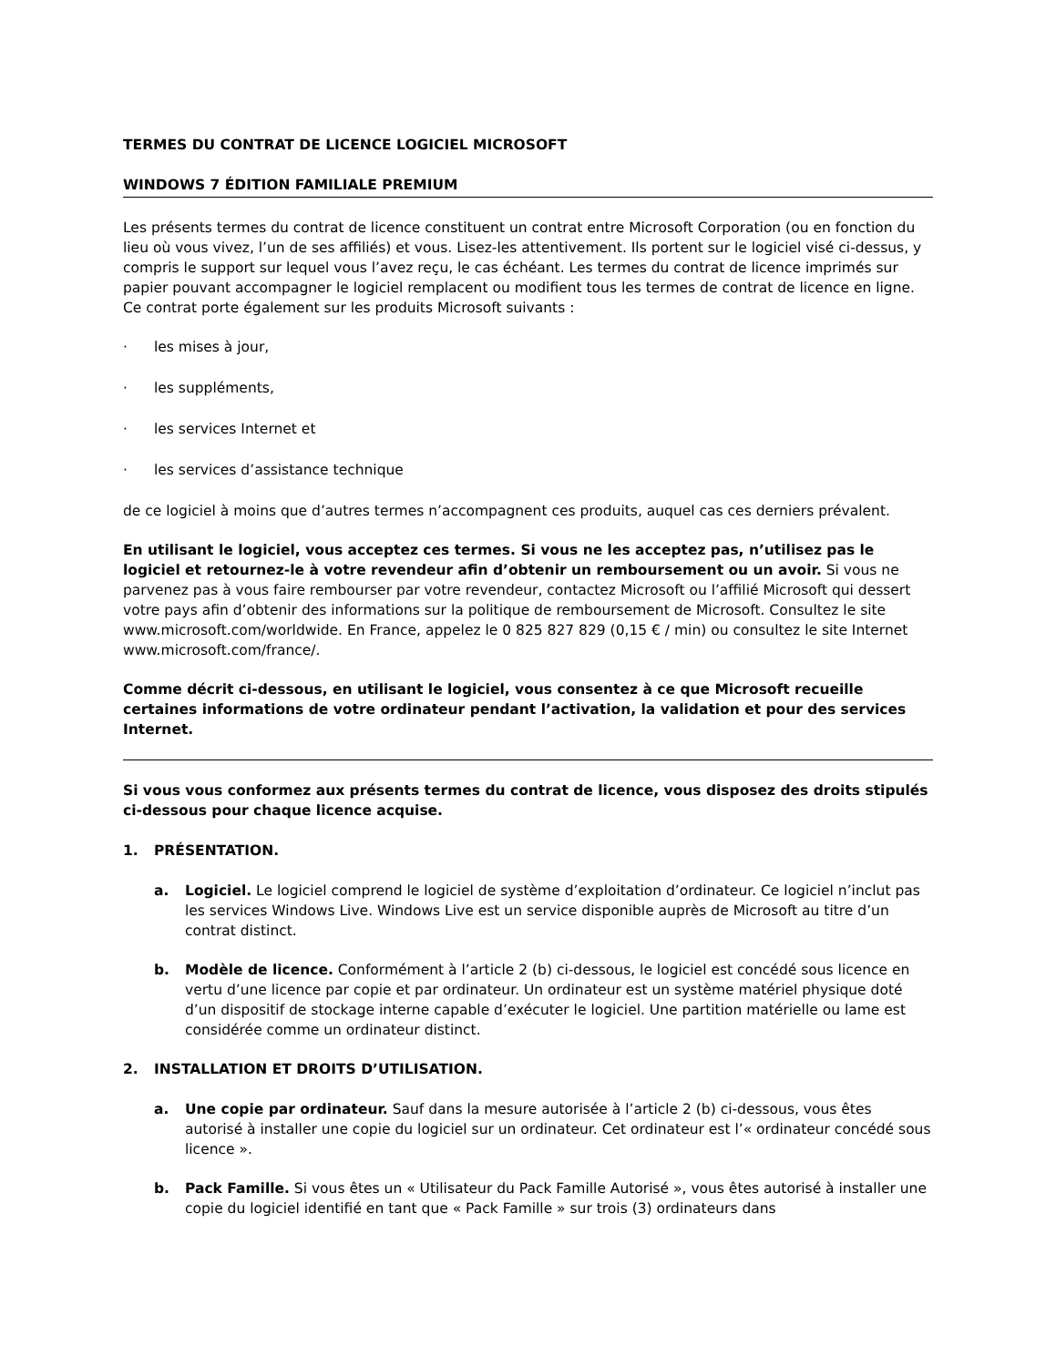TERMES DU CONTRAT DE LICENCE LOGICIEL MICROSOFT
WINDOWS 7 ÉDITION FAMILIALE PREMIUM
Les présents termes du contrat de licence constituent un contrat entre Microsoft Corporation (ou en fonction du lieu où vous vivez, l’un de ses affiliés) et vous. Lisez-les attentivement. Ils portent sur le logiciel visé ci-dessus, y compris le support sur lequel vous l’avez reçu, le cas échéant. Les termes du contrat de licence imprimés sur papier pouvant accompagner le logiciel remplacent ou modifient tous les termes de contrat de licence en ligne. Ce contrat porte également sur les produits Microsoft suivants :
· les mises à jour,
· les suppléments,
· les services Internet et
· les services d’assistance technique
de ce logiciel à moins que d’autres termes n’accompagnent ces produits, auquel cas ces derniers prévalent.
En utilisant le logiciel, vous acceptez ces termes. Si vous ne les acceptez pas, n’utilisez pas le logiciel et retournez-le à votre revendeur afin d’obtenir un remboursement ou un avoir. Si vous ne parvenez pas à vous faire rembourser par votre revendeur, contactez Microsoft ou l’affilié Microsoft qui dessert votre pays afin d’obtenir des informations sur la politique de remboursement de Microsoft. Consultez le site www.microsoft.com/worldwide. En France, appelez le 0 825 827 829 (0,15 € / min) ou consultez le site Internet www.microsoft.com/france/.
Comme décrit ci-dessous, en utilisant le logiciel, vous consentez à ce que Microsoft recueille certaines informations de votre ordinateur pendant l’activation, la validation et pour des services Internet.
Si vous vous conformez aux présents termes du contrat de licence, vous disposez des droits stipulés ci-dessous pour chaque licence acquise.
1. PRÉSENTATION.
a. Logiciel. Le logiciel comprend le logiciel de système d’exploitation d’ordinateur. Ce logiciel n’inclut pas les services Windows Live. Windows Live est un service disponible auprès de Microsoft au titre d’un contrat distinct.
b. Modèle de licence. Conformément à l’article 2 (b) ci-dessous, le logiciel est concédé sous licence en vertu d’une licence par copie et par ordinateur. Un ordinateur est un système matériel physique doté d’un dispositif de stockage interne capable d’exécuter le logiciel. Une partition matérielle ou lame est considérée comme un ordinateur distinct.
2. INSTALLATION ET DROITS D’UTILISATION.
a. Une copie par ordinateur. Sauf dans la mesure autorisée à l’article 2 (b) ci-dessous, vous êtes autorisé à installer une copie du logiciel sur un ordinateur. Cet ordinateur est l’« ordinateur concédé sous licence ».
b. Pack Famille. Si vous êtes un « Utilisateur du Pack Famille Autorisé », vous êtes autorisé à installer une copie du logiciel identifié en tant que « Pack Famille » sur trois (3) ordinateurs dans